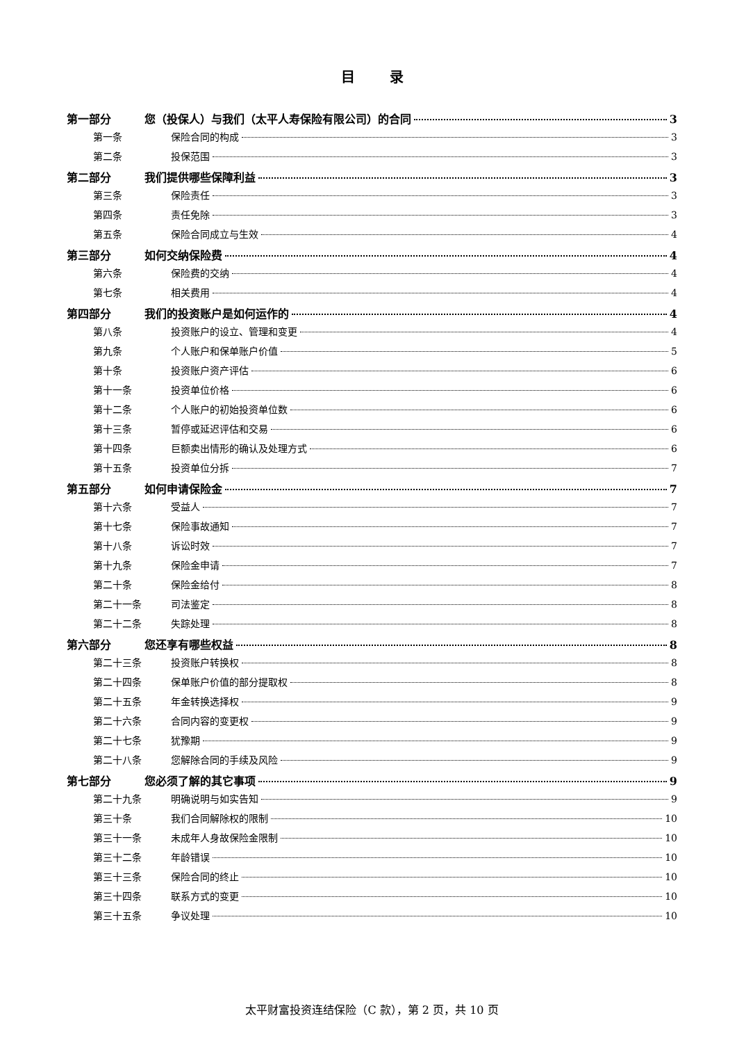目录
第一部分 您（投保人）与我们（太平人寿保险有限公司）的合同 3
第一条 保险合同的构成 3
第二条 投保范围 3
第二部分 我们提供哪些保障利益 3
第三条 保险责任 3
第四条 责任免除 3
第五条 保险合同成立与生效 4
第三部分 如何交纳保险费 4
第六条 保险费的交纳 4
第七条 相关费用 4
第四部分 我们的投资账户是如何运作的 4
第八条 投资账户的设立、管理和变更 4
第九条 个人账户和保单账户价值 5
第十条 投资账户资产评估 6
第十一条 投资单位价格 6
第十二条 个人账户的初始投资单位数 6
第十三条 暂停或延迟评估和交易 6
第十四条 巨额卖出情形的确认及处理方式 6
第十五条 投资单位分拆 7
第五部分 如何申请保险金 7
第十六条 受益人 7
第十七条 保险事故通知 7
第十八条 诉讼时效 7
第十九条 保险金申请 7
第二十条 保险金给付 8
第二十一条 司法鉴定 8
第二十二条 失踪处理 8
第六部分 您还享有哪些权益 8
第二十三条 投资账户转换权 8
第二十四条 保单账户价值的部分提取权 8
第二十五条 年金转换选择权 9
第二十六条 合同内容的变更权 9
第二十七条 犹豫期 9
第二十八条 您解除合同的手续及风险 9
第七部分 您必须了解的其它事项 9
第二十九条 明确说明与如实告知 9
第三十条 我们合同解除权的限制 10
第三十一条 未成年人身故保险金限制 10
第三十二条 年龄错误 10
第三十三条 保险合同的终止 10
第三十四条 联系方式的变更 10
第三十五条 争议处理 10
太平财富投资连结保险（C 款），第 2 页，共 10 页